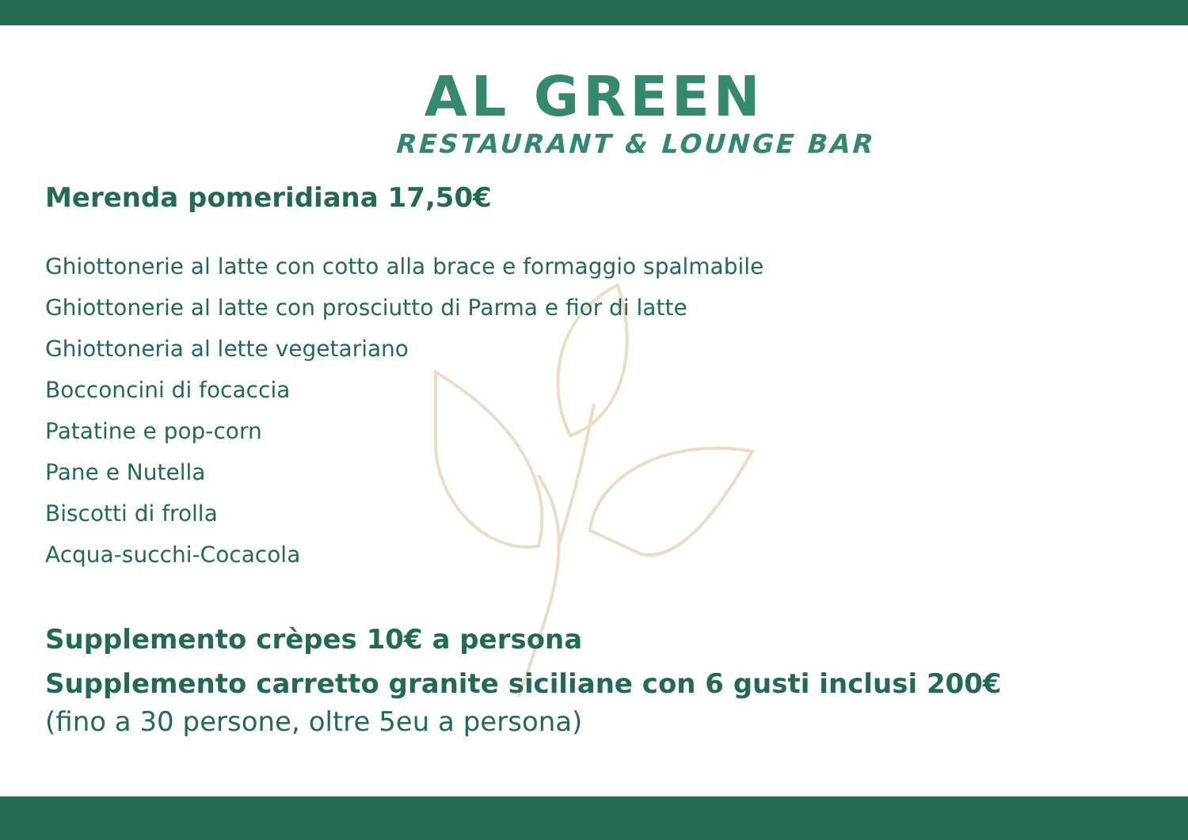AL GREEN
RESTAURANT & LOUNGE BAR
Merenda pomeridiana 17,50€
Ghiottonerie al latte con cotto alla brace e formaggio spalmabile
Ghiottonerie al latte con prosciutto di Parma e fior di latte
Ghiottoneria al lette vegetariano
Bocconcini di focaccia
Patatine e pop-corn
Pane e Nutella
Biscotti di frolla
Acqua-succhi-Cocacola
Supplemento crèpes 10€ a persona
Supplemento carretto granite siciliane con 6 gusti inclusi 200€
(fino a 30 persone, oltre 5eu a persona)